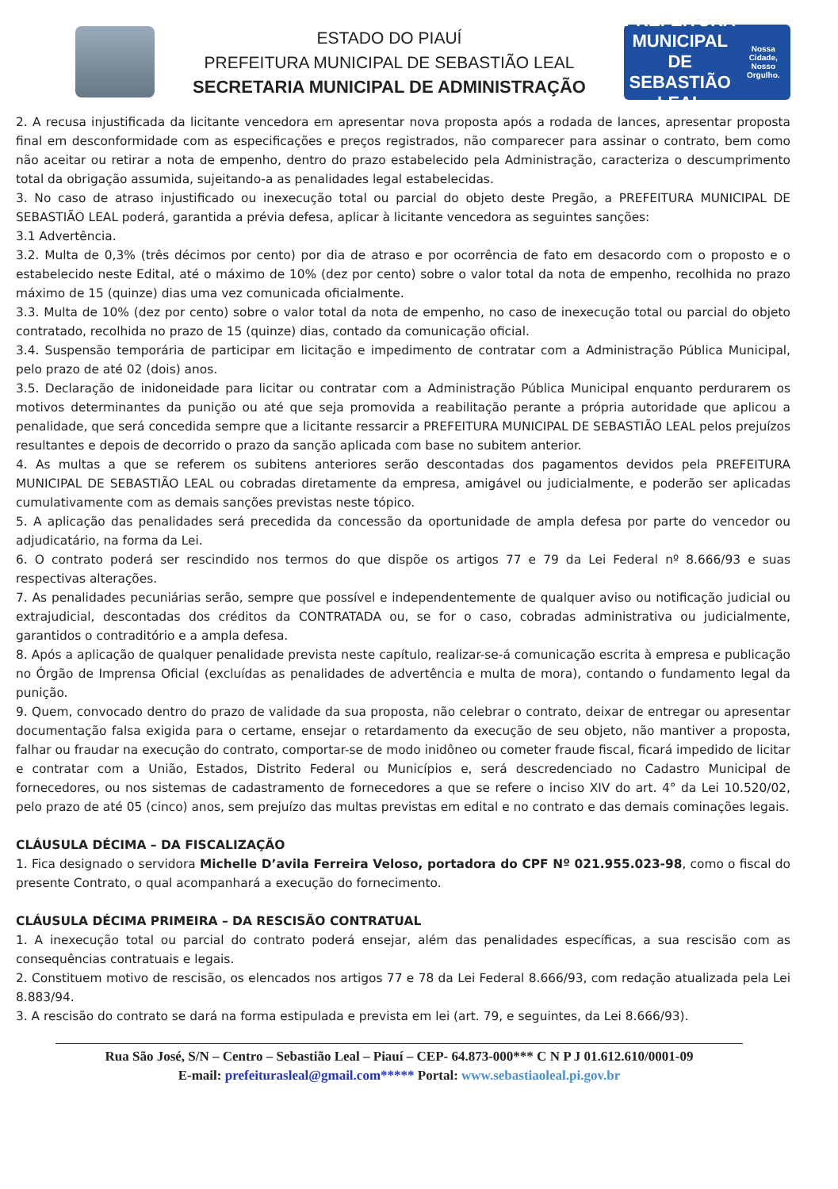ESTADO DO PIAUÍ
PREFEITURA MUNICIPAL DE SEBASTIÃO LEAL
SECRETARIA MUNICIPAL DE ADMINISTRAÇÃO
PREFEITURA MUNICIPAL DE
SEBASTIÃO LEAL
Nossa Cidade, Nosso Orgulho.
2. A recusa injustificada da licitante vencedora em apresentar nova proposta após a rodada de lances, apresentar proposta final em desconformidade com as especificações e preços registrados, não comparecer para assinar o contrato, bem como não aceitar ou retirar a nota de empenho, dentro do prazo estabelecido pela Administração, caracteriza o descumprimento total da obrigação assumida, sujeitando-a as penalidades legal estabelecidas.
3. No caso de atraso injustificado ou inexecução total ou parcial do objeto deste Pregão, a PREFEITURA MUNICIPAL DE SEBASTIÃO LEAL poderá, garantida a prévia defesa, aplicar à licitante vencedora as seguintes sanções:
3.1 Advertência.
3.2. Multa de 0,3% (três décimos por cento) por dia de atraso e por ocorrência de fato em desacordo com o proposto e o estabelecido neste Edital, até o máximo de 10% (dez por cento) sobre o valor total da nota de empenho, recolhida no prazo máximo de 15 (quinze) dias uma vez comunicada oficialmente.
3.3. Multa de 10% (dez por cento) sobre o valor total da nota de empenho, no caso de inexecução total ou parcial do objeto contratado, recolhida no prazo de 15 (quinze) dias, contado da comunicação oficial.
3.4. Suspensão temporária de participar em licitação e impedimento de contratar com a Administração Pública Municipal, pelo prazo de até 02 (dois) anos.
3.5. Declaração de inidoneidade para licitar ou contratar com a Administração Pública Municipal enquanto perdurarem os motivos determinantes da punição ou até que seja promovida a reabilitação perante a própria autoridade que aplicou a penalidade, que será concedida sempre que a licitante ressarcir a PREFEITURA MUNICIPAL DE SEBASTIÃO LEAL pelos prejuízos resultantes e depois de decorrido o prazo da sanção aplicada com base no subitem anterior.
4. As multas a que se referem os subitens anteriores serão descontadas dos pagamentos devidos pela PREFEITURA MUNICIPAL DE SEBASTIÃO LEAL ou cobradas diretamente da empresa, amigável ou judicialmente, e poderão ser aplicadas cumulativamente com as demais sanções previstas neste tópico.
5. A aplicação das penalidades será precedida da concessão da oportunidade de ampla defesa por parte do vencedor ou adjudicatário, na forma da Lei.
6. O contrato poderá ser rescindido nos termos do que dispõe os artigos 77 e 79 da Lei Federal nº 8.666/93 e suas respectivas alterações.
7. As penalidades pecuniárias serão, sempre que possível e independentemente de qualquer aviso ou notificação judicial ou extrajudicial, descontadas dos créditos da CONTRATADA ou, se for o caso, cobradas administrativa ou judicialmente, garantidos o contraditório e a ampla defesa.
8. Após a aplicação de qualquer penalidade prevista neste capítulo, realizar-se-á comunicação escrita à empresa e publicação no Órgão de Imprensa Oficial (excluídas as penalidades de advertência e multa de mora), contando o fundamento legal da punição.
9. Quem, convocado dentro do prazo de validade da sua proposta, não celebrar o contrato, deixar de entregar ou apresentar documentação falsa exigida para o certame, ensejar o retardamento da execução de seu objeto, não mantiver a proposta, falhar ou fraudar na execução do contrato, comportar-se de modo inidôneo ou cometer fraude fiscal, ficará impedido de licitar e contratar com a União, Estados, Distrito Federal ou Municípios e, será descredenciado no Cadastro Municipal de fornecedores, ou nos sistemas de cadastramento de fornecedores a que se refere o inciso XIV do art. 4° da Lei 10.520/02, pelo prazo de até 05 (cinco) anos, sem prejuízo das multas previstas em edital e no contrato e das demais cominações legais.
CLÁUSULA DÉCIMA – DA FISCALIZAÇÃO
1. Fica designado o servidora Michelle D’avila Ferreira Veloso, portadora do CPF Nº 021.955.023-98, como o fiscal do presente Contrato, o qual acompanhará a execução do fornecimento.
CLÁUSULA DÉCIMA PRIMEIRA – DA RESCISÃO CONTRATUAL
1. A inexecução total ou parcial do contrato poderá ensejar, além das penalidades específicas, a sua rescisão com as consequências contratuais e legais.
2. Constituem motivo de rescisão, os elencados nos artigos 77 e 78 da Lei Federal 8.666/93, com redação atualizada pela Lei 8.883/94.
3. A rescisão do contrato se dará na forma estipulada e prevista em lei (art. 79, e seguintes, da Lei 8.666/93).
Rua São José, S/N – Centro – Sebastião Leal – Piauí – CEP- 64.873-000*** C N P J 01.612.610/0001-09
E-mail: prefeiturasleal@gmail.com***** Portal: www.sebastiaoleal.pi.gov.br